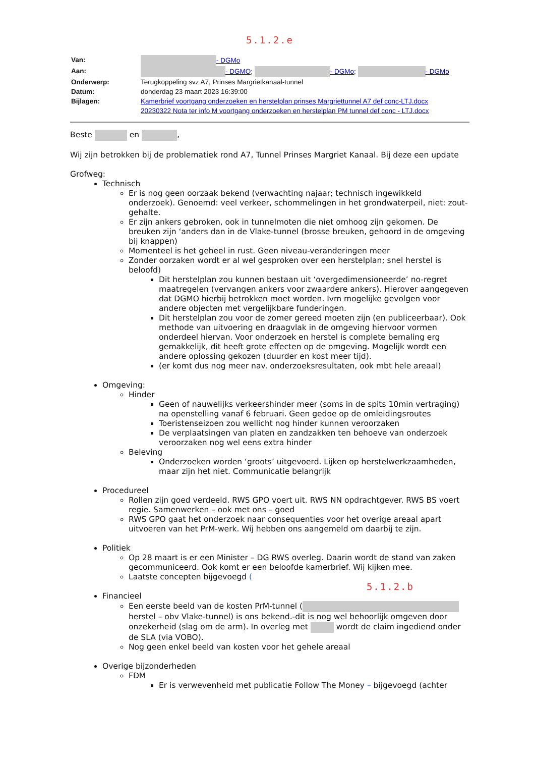5.1.2.e
| Van: | - DGMo |
| Aan: | - DGMO ; - DGMo ; - DGMo |
| Onderwerp: | Terugkoppeling svz A7, Prinses Margrietkanaal-tunnel |
| Datum: | donderdag 23 maart 2023 16:39:00 |
| Bijlagen: | Kamerbrief voortgang onderzoeken en herstelplan prinses Margriettunnel A7 def conc-LTJ.docx 20230322 Nota ter info M voortgang onderzoeken en herstelplan PM tunnel def conc - LTJ.docx |
Beste en ,
Wij zijn betrokken bij de problematiek rond A7, Tunnel Prinses Margriet Kanaal. Bij deze een update
Grofweg:
Technisch
Er is nog geen oorzaak bekend (verwachting najaar; technisch ingewikkeld onderzoek). Genoemd: veel verkeer, schommelingen in het grondwaterpeil, niet: zout-gehalte.
Er zijn ankers gebroken, ook in tunnelmoten die niet omhoog zijn gekomen. De breuken zijn ‘anders dan in de Vlake-tunnel (brosse breuken, gehoord in de omgeving bij knappen)
Momenteel is het geheel in rust. Geen niveau-veranderingen meer
Zonder oorzaken wordt er al wel gesproken over een herstelplan; snel herstel is beloofd)
Dit herstelplan zou kunnen bestaan uit ‘overgedimensioneerde’ no-regret maatregelen (vervangen ankers voor zwaardere ankers). Hierover aangegeven dat DGMO hierbij betrokken moet worden. Ivm mogelijke gevolgen voor andere objecten met vergelijkbare funderingen.
Dit herstelplan zou voor de zomer gereed moeten zijn (en publiceerbaar). Ook methode van uitvoering en draagvlak in de omgeving hiervoor vormen onderdeel hiervan. Voor onderzoek en herstel is complete bemaling erg gemakkelijk, dit heeft grote effecten op de omgeving. Mogelijk wordt een andere oplossing gekozen (duurder en kost meer tijd).
(er komt dus nog meer nav. onderzoeksresultaten, ook mbt hele areaal)
Omgeving:
Hinder
Geen of nauwelijks verkeershinder meer (soms in de spits 10min vertraging) na openstelling vanaf 6 februari. Geen gedoe op de omleidingsroutes
Toeristenseizoen zou wellicht nog hinder kunnen veroorzaken
De verplaatsingen van platen en zandzakken ten behoeve van onderzoek veroorzaken nog wel eens extra hinder
Beleving
Onderzoeken worden ‘groots’ uitgevoerd. Lijken op herstelwerkzaamheden, maar zijn het niet. Communicatie belangrijk
Procedureel
Rollen zijn goed verdeeld. RWS GPO voert uit. RWS NN opdrachtgever. RWS BS voert regie. Samenwerken – ook met ons – goed
RWS GPO gaat het onderzoek naar consequenties voor het overige areaal apart uitvoeren van het PrM-werk. Wij hebben ons aangemeld om daarbij te zijn.
Politiek
Op 28 maart is er een Minister – DG RWS overleg. Daarin wordt de stand van zaken gecommuniceerd. Ook komt er een beloofde kamerbrief. Wij kijken mee.
Laatste concepten bijgevoegd (
5.1.2.b
Financieel
Een eerste beeld van de kosten PrM-tunnel ( herstel – obv Vlake-tunnel) is ons bekend.-dit is nog wel behoorlijk omgeven door onzekerheid (slag om de arm). In overleg met wordt de claim ingediend onder de SLA (via VOBO).
Nog geen enkel beeld van kosten voor het gehele areaal
Overige bijzonderheden
FDM
Er is verwevenheid met publicatie Follow The Money – bijgevoegd (achter